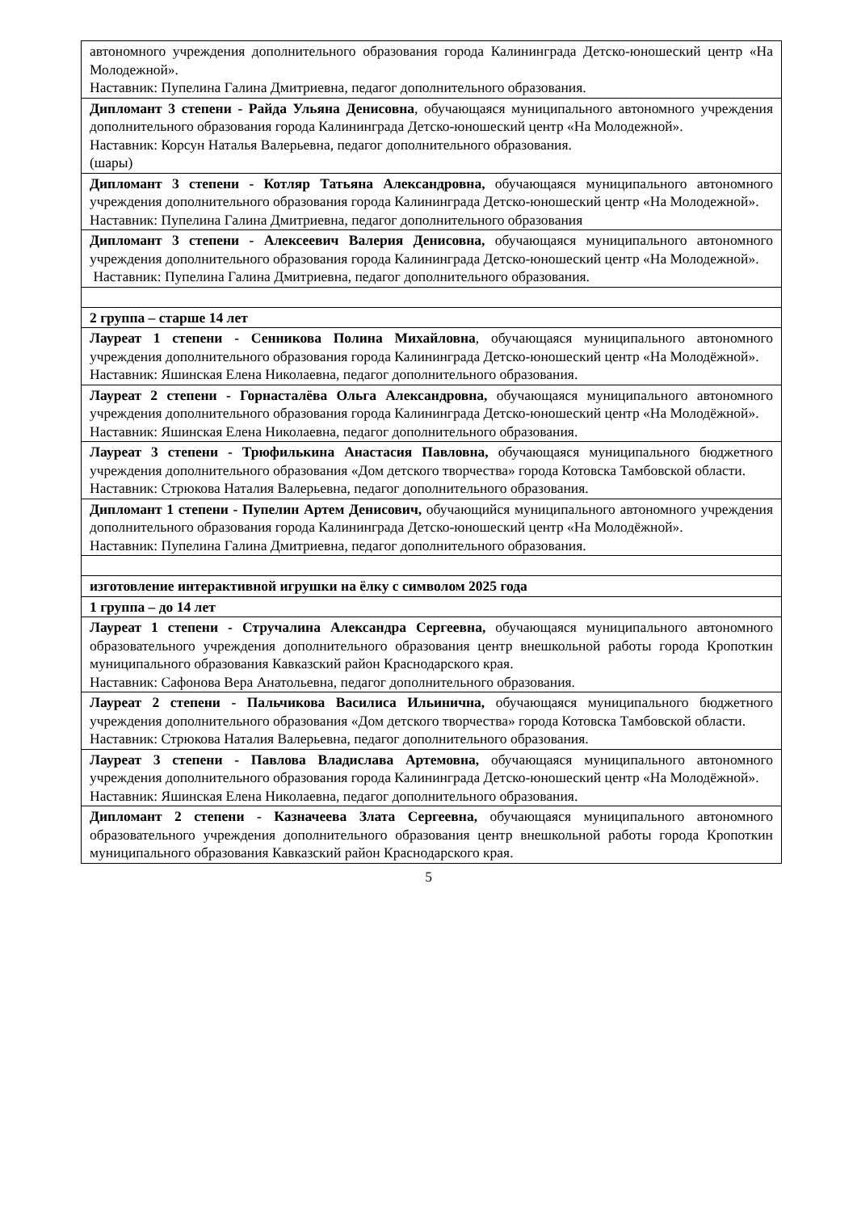| автономного учреждения дополнительного образования города Калининграда Детско-юношеский центр «На Молодежной». Наставник: Пупелина Галина Дмитриевна, педагог дополнительного образования. |
| Дипломант 3 степени - Райда Ульяна Денисовна , обучающаяся муниципального автономного учреждения дополнительного образования города Калининграда Детско-юношеский центр «На Молодежной». Наставник: Корсун Наталья Валерьевна, педагог дополнительного образования. (шары) |
| Дипломант 3 степени - Котляр Татьяна Александровна, обучающаяся муниципального автономного учреждения дополнительного образования города Калининграда Детско-юношеский центр «На Молодежной». Наставник: Пупелина Галина Дмитриевна, педагог дополнительного образования |
| Дипломант 3 степени - Алексеевич Валерия Денисовна, обучающаяся муниципального автономного учреждения дополнительного образования города Калининграда Детско-юношеский центр «На Молодежной». Наставник: Пупелина Галина Дмитриевна, педагог дополнительного образования. |
| 2 группа – старше 14 лет |
| Лауреат 1 степени - Сенникова Полина Михайловна , обучающаяся муниципального автономного учреждения дополнительного образования города Калининграда Детско-юношеский центр «На Молодёжной». Наставник: Яшинская Елена Николаевна, педагог дополнительного образования. |
| Лауреат 2 степени - Горнасталёва Ольга Александровна, обучающаяся муниципального автономного учреждения дополнительного образования города Калининграда Детско-юношеский центр «На Молодёжной». Наставник: Яшинская Елена Николаевна, педагог дополнительного образования. |
| Лауреат 3 степени - Трюфилькина Анастасия Павловна, обучающаяся муниципального бюджетного учреждения дополнительного образования «Дом детского творчества» города Котовска Тамбовской области. Наставник: Стрюкова Наталия Валерьевна, педагог дополнительного образования. |
| Дипломант 1 степени - Пупелин Артем Денисович, обучающийся муниципального автономного учреждения дополнительного образования города Калининграда Детско-юношеский центр «На Молодёжной». Наставник: Пупелина Галина Дмитриевна, педагог дополнительного образования. |
| изготовление интерактивной игрушки на ёлку с символом 2025 года |
| 1 группа – до 14 лет |
| Лауреат 1 степени - Стручалина Александра Сергеевна, обучающаяся муниципального автономного образовательного учреждения дополнительного образования центр внешкольной работы города Кропоткин муниципального образования Кавказский район Краснодарского края. Наставник: Сафонова Вера Анатольевна, педагог дополнительного образования. |
| Лауреат 2 степени - Пальчикова Василиса Ильинична, обучающаяся муниципального бюджетного учреждения дополнительного образования «Дом детского творчества» города Котовска Тамбовской области. Наставник: Стрюкова Наталия Валерьевна, педагог дополнительного образования. |
| Лауреат 3 степени - Павлова Владислава Артемовна, обучающаяся муниципального автономного учреждения дополнительного образования города Калининграда Детско-юношеский центр «На Молодёжной». Наставник: Яшинская Елена Николаевна, педагог дополнительного образования. |
| Дипломант 2 степени - Казначеева Злата Сергеевна, обучающаяся муниципального автономного образовательного учреждения дополнительного образования центр внешкольной работы города Кропоткин муниципального образования Кавказский район Краснодарского края. |
5